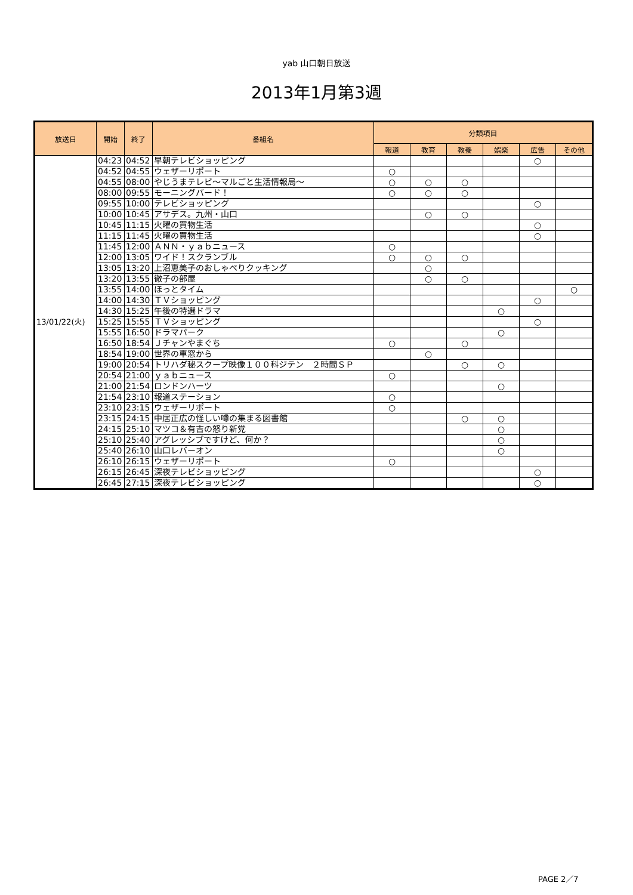yab 山口朝日放送
2013年1月第3週
| 放送日 | 開始 | 終了 | 番組名 | 分類項目 | | | | | |
| --- | --- | --- | --- | --- | --- | --- | --- | --- | --- |
| | | | | 報道 | 教育 | 教養 | 娯楽 | 広告 | その他 |
| 13/01/22(火) | 04:23 | 04:52 | 早朝テレビショッピング | | | | | ○ | |
| | 04:52 | 04:55 | ウェザーリポート | ○ | | | | | |
| | 04:55 | 08:00 | やじうまテレビ～マルごと生活情報局～ | ○ | ○ | ○ | | | |
| | 08:00 | 09:55 | モーニングバード！ | ○ | ○ | ○ | | | |
| | 09:55 | 10:00 | テレビショッピング | | | | | ○ | |
| | 10:00 | 10:45 | アサデス。九州・山口 | | ○ | ○ | | | |
| | 10:45 | 11:15 | 火曜の買物生活 | | | | | ○ | |
| | 11:15 | 11:45 | 火曜の買物生活 | | | | | ○ | |
| | 11:45 | 12:00 | ＡＮＮ・ｙａｂニュース | ○ | | | | | |
| | 12:00 | 13:05 | ワイド！スクランブル | ○ | ○ | ○ | | | |
| | 13:05 | 13:20 | 上沼恵美子のおしゃべりクッキング | | ○ | | | | |
| | 13:20 | 13:55 | 徹子の部屋 | | ○ | ○ | | | |
| | 13:55 | 14:00 | ほっとタイム | | | | | | ○ |
| | 14:00 | 14:30 | ＴＶショッピング | | | | | ○ | |
| | 14:30 | 15:25 | 午後の特選ドラマ | | | | ○ | | |
| | 15:25 | 15:55 | ＴＶショッピング | | | | | ○ | |
| | 15:55 | 16:50 | ドラマパーク | | | | ○ | | |
| | 16:50 | 18:54 | Ｊチャンやまぐち | ○ | | ○ | | | |
| | 18:54 | 19:00 | 世界の車窓から | | ○ | | | | |
| | 19:00 | 20:54 | トリハダ秘スクープ映像１００科ジテン ２時間ＳＰ | | | ○ | ○ | | |
| | 20:54 | 21:00 | ｙａｂニュース | ○ | | | | | |
| | 21:00 | 21:54 | ロンドンハーツ | | | | ○ | | |
| | 21:54 | 23:10 | 報道ステーション | ○ | | | | | |
| | 23:10 | 23:15 | ウェザーリポート | ○ | | | | | |
| | 23:15 | 24:15 | 中居正広の怪しい噂の集まる図書館 | | | ○ | ○ | | |
| | 24:15 | 25:10 | マツコ＆有吉の怒り新党 | | | | ○ | | |
| | 25:10 | 25:40 | アグレッシブですけど、何か？ | | | | ○ | | |
| | 25:40 | 26:10 | 山口レバーオン | | | | ○ | | |
| | 26:10 | 26:15 | ウェザーリポート | ○ | | | | | |
| | 26:15 | 26:45 | 深夜テレビショッピング | | | | | ○ | |
| | 26:45 | 27:15 | 深夜テレビショッピング | | | | | ○ | |
PAGE 2／7